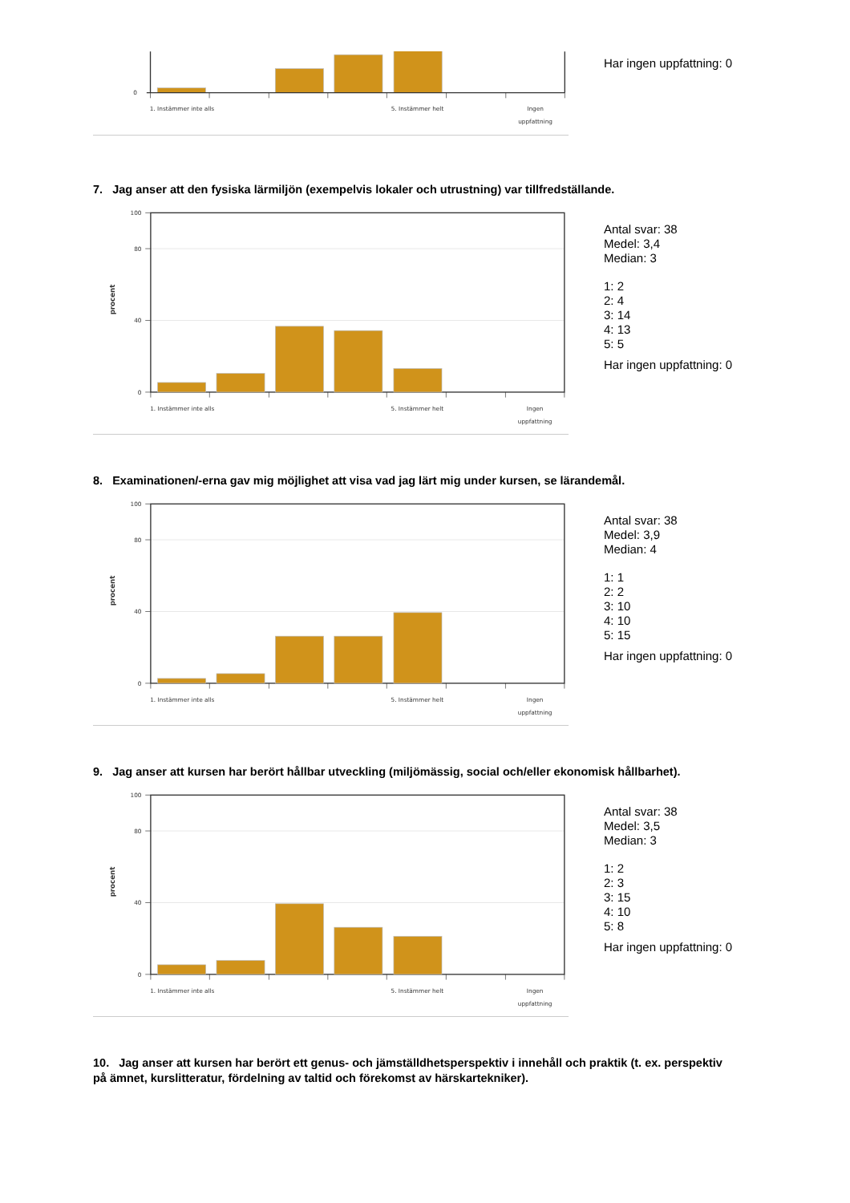0
1. Instämmer inte alls
5. Instämmer helt
Ingen
uppfattning
Har ingen uppfattning: 0
7. Jag anser att den fysiska lärmiljön (exempelvis lokaler och utrustning) var tillfredställande.
100
80
40
0
procent
1. Instämmer inte alls
5. Instämmer helt
Ingen
uppfattning
Antal svar: 38
Medel: 3,4
Median: 3
1: 2
2: 4
3: 14
4: 13
5: 5
Har ingen uppfattning: 0
8. Examinationen/-erna gav mig möjlighet att visa vad jag lärt mig under kursen, se lärandemål.
100
80
40
0
procent
1. Instämmer inte alls
5. Instämmer helt
Ingen
uppfattning
Antal svar: 38
Medel: 3,9
Median: 4
1: 1
2: 2
3: 10
4: 10
5: 15
Har ingen uppfattning: 0
9. Jag anser att kursen har berört hållbar utveckling (miljömässig, social och/eller ekonomisk hållbarhet).
100
80
40
0
procent
1. Instämmer inte alls
5. Instämmer helt
Ingen
uppfattning
Antal svar: 38
Medel: 3,5
Median: 3
1: 2
2: 3
3: 15
4: 10
5: 8
Har ingen uppfattning: 0
10. Jag anser att kursen har berört ett genus- och jämställdhetsperspektiv i innehåll och praktik (t. ex. perspektiv på ämnet, kurslitteratur, fördelning av taltid och förekomst av härskartekniker).